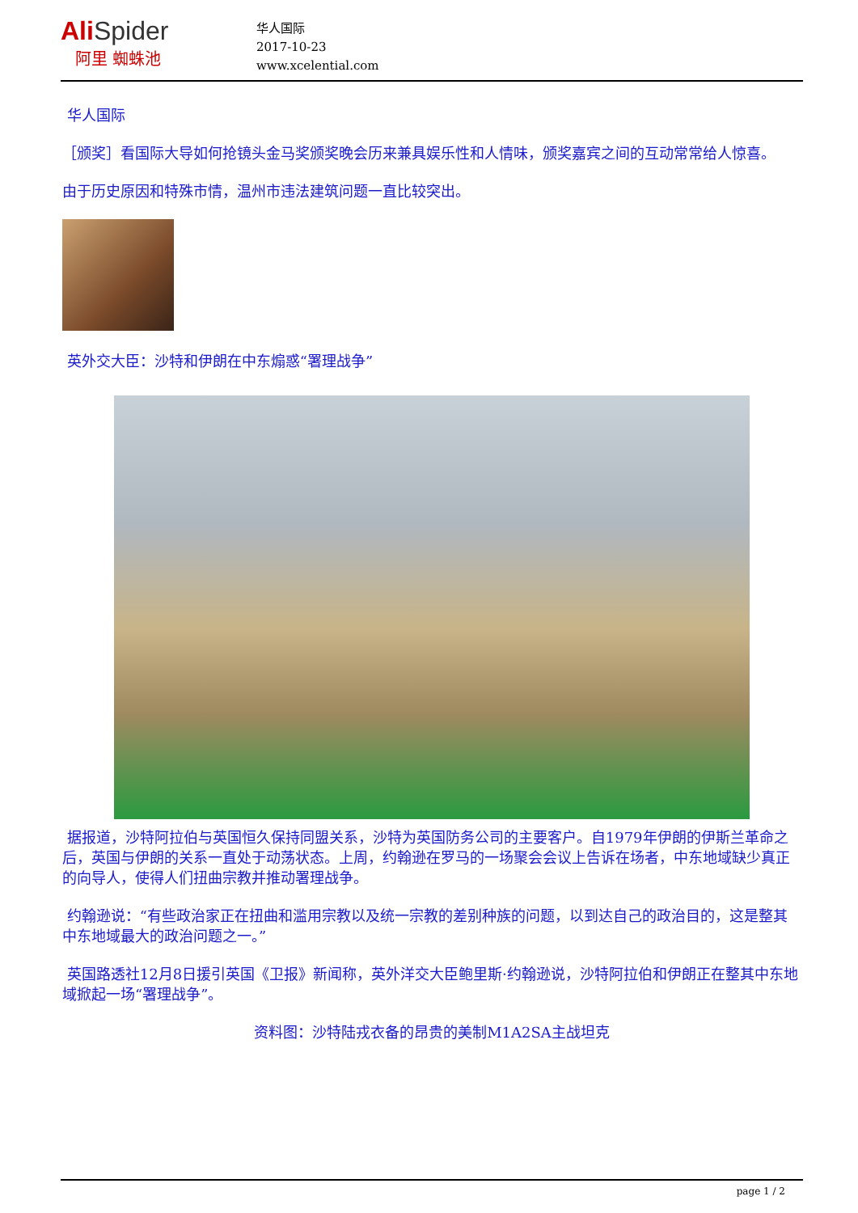AliSpider
阿里 蜘蛛池
华人国际
2017-10-23
www.xcelential.com
华人国际
［颁奖］看国际大导如何抢镜头金马奖颁奖晚会历来兼具娱乐性和人情味，颁奖嘉宾之间的互动常常给人惊喜。
由于历史原因和特殊市情，温州市违法建筑问题一直比较突出。
英外交大臣：沙特和伊朗在中东煽惑“署理战争”
据报道，沙特阿拉伯与英国恒久保持同盟关系，沙特为英国防务公司的主要客户。自1979年伊朗的伊斯兰革命之后，英国与伊朗的关系一直处于动荡状态。上周，约翰逊在罗马的一场聚会会议上告诉在场者，中东地域缺少真正的向导人，使得人们扭曲宗教并推动署理战争。
约翰逊说：“有些政治家正在扭曲和滥用宗教以及统一宗教的差别种族的问题，以到达自己的政治目的，这是整其中东地域最大的政治问题之一。”
英国路透社12月8日援引英国《卫报》新闻称，英外洋交大臣鲍里斯·约翰逊说，沙特阿拉伯和伊朗正在整其中东地域掀起一场“署理战争”。
资料图：沙特陆戎衣备的昂贵的美制M1A2SA主战坦克
page 1 / 2